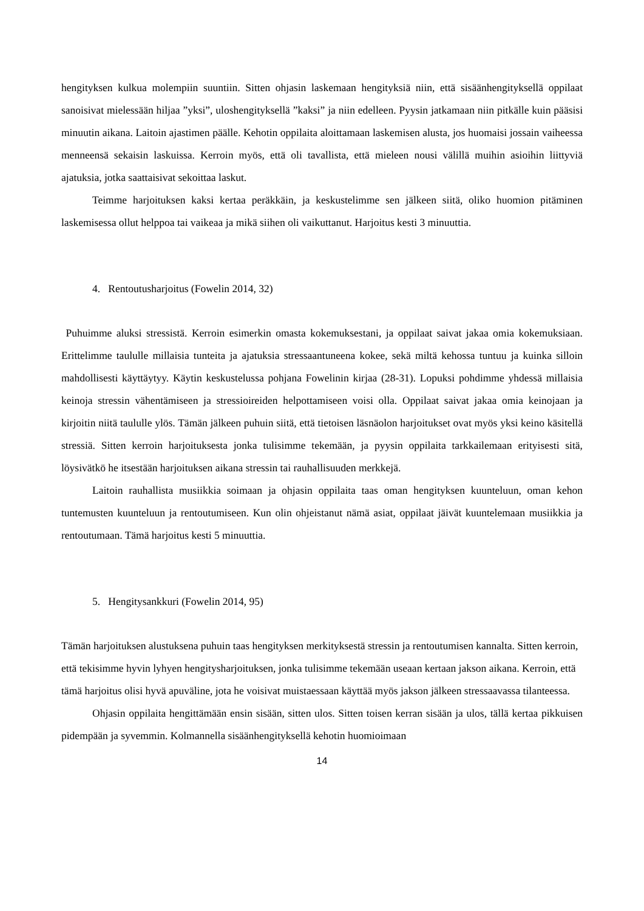hengityksen kulkua molempiin suuntiin. Sitten ohjasin laskemaan hengityksiä niin, että sisäänhengityksellä oppilaat sanoisivat mielessään hiljaa ”yksi”, uloshengityksellä ”kaksi” ja niin edelleen. Pyysin jatkamaan niin pitkälle kuin pääsisi minuutin aikana. Laitoin ajastimen päälle. Kehotin oppilaita aloittamaan laskemisen alusta, jos huomaisi jossain vaiheessa menneensä sekaisin laskuissa. Kerroin myös, että oli tavallista, että mieleen nousi välillä muihin asioihin liittyviä ajatuksia, jotka saattaisivat sekoittaa laskut.
Teimme harjoituksen kaksi kertaa peräkkäin, ja keskustelimme sen jälkeen siitä, oliko huomion pitäminen laskemisessa ollut helppoa tai vaikeaa ja mikä siihen oli vaikuttanut. Harjoitus kesti 3 minuuttia.
4. Rentoutusharjoitus (Fowelin 2014, 32)
Puhuimme aluksi stressistä. Kerroin esimerkin omasta kokemuksestani, ja oppilaat saivat jakaa omia kokemuksiaan. Erittelimme taululle millaisia tunteita ja ajatuksia stressaantuneena kokee, sekä miltä kehossa tuntuu ja kuinka silloin mahdollisesti käyttäytyy. Käytin keskustelussa pohjana Fowelinin kirjaa (28-31). Lopuksi pohdimme yhdessä millaisia keinoja stressin vähentämiseen ja stressioireiden helpottamiseen voisi olla. Oppilaat saivat jakaa omia keinojaan ja kirjoitin niitä taululle ylös. Tämän jälkeen puhuin siitä, että tietoisen läsnäolon harjoitukset ovat myös yksi keino käsitellä stressiä. Sitten kerroin harjoituksesta jonka tulisimme tekemään, ja pyysin oppilaita tarkkailemaan erityisesti sitä, löysivätkö he itsestään harjoituksen aikana stressin tai rauhallisuuden merkkejä.
Laitoin rauhallista musiikkia soimaan ja ohjasin oppilaita taas oman hengityksen kuunteluun, oman kehon tuntemusten kuunteluun ja rentoutumiseen. Kun olin ohjeistanut nämä asiat, oppilaat jäivät kuuntelemaan musiikkia ja rentoutumaan. Tämä harjoitus kesti 5 minuuttia.
5. Hengitysankkuri (Fowelin 2014, 95)
Tämän harjoituksen alustuksena puhuin taas hengityksen merkityksestä stressin ja rentoutumisen kannalta. Sitten kerroin, että tekisimme hyvin lyhyen hengitysharjoituksen, jonka tulisimme tekemään useaan kertaan jakson aikana. Kerroin, että tämä harjoitus olisi hyvä apuväline, jota he voisivat muistaessaan käyttää myös jakson jälkeen stressaavassa tilanteessa.
Ohjasin oppilaita hengittämään ensin sisään, sitten ulos. Sitten toisen kerran sisään ja ulos, tällä kertaa pikkuisen pidempään ja syvemmin. Kolmannella sisäänhengityksellä kehotin huomioimaan
14